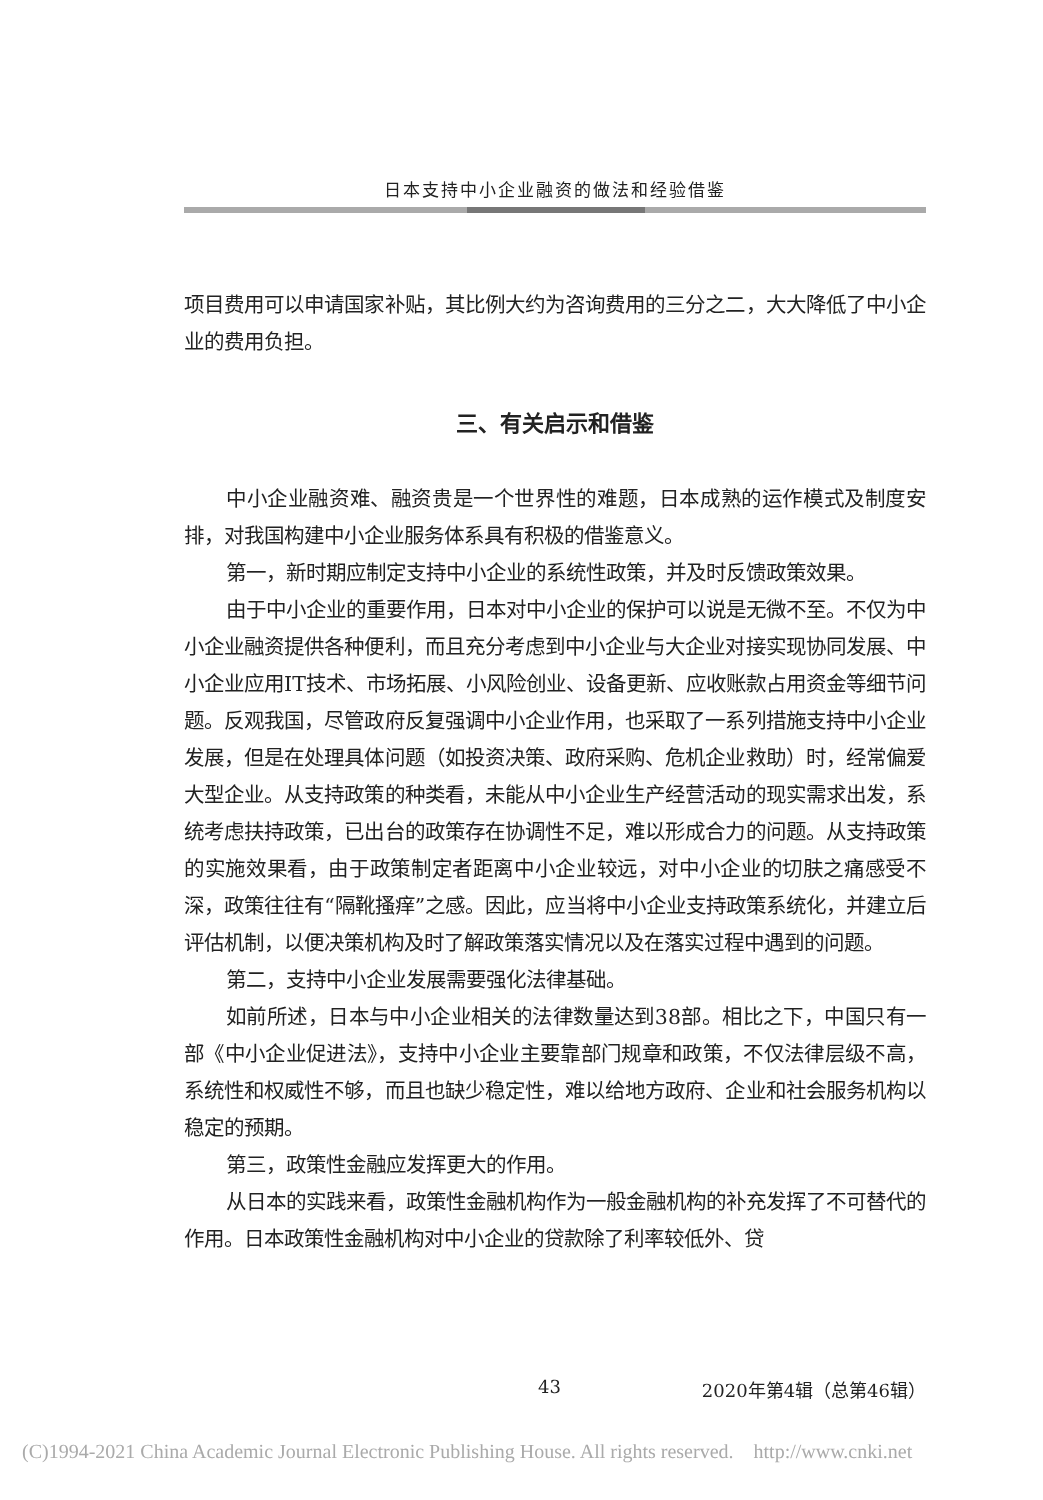日本支持中小企业融资的做法和经验借鉴
项目费用可以申请国家补贴，其比例大约为咨询费用的三分之二，大大降低了中小企业的费用负担。
三、有关启示和借鉴
中小企业融资难、融资贵是一个世界性的难题，日本成熟的运作模式及制度安排，对我国构建中小企业服务体系具有积极的借鉴意义。
第一，新时期应制定支持中小企业的系统性政策，并及时反馈政策效果。
由于中小企业的重要作用，日本对中小企业的保护可以说是无微不至。不仅为中小企业融资提供各种便利，而且充分考虑到中小企业与大企业对接实现协同发展、中小企业应用IT技术、市场拓展、小风险创业、设备更新、应收账款占用资金等细节问题。反观我国，尽管政府反复强调中小企业作用，也采取了一系列措施支持中小企业发展，但是在处理具体问题（如投资决策、政府采购、危机企业救助）时，经常偏爱大型企业。从支持政策的种类看，未能从中小企业生产经营活动的现实需求出发，系统考虑扶持政策，已出台的政策存在协调性不足，难以形成合力的问题。从支持政策的实施效果看，由于政策制定者距离中小企业较远，对中小企业的切肤之痛感受不深，政策往往有“隔靴搔痒”之感。因此，应当将中小企业支持政策系统化，并建立后评估机制，以便决策机构及时了解政策落实情况以及在落实过程中遇到的问题。
第二，支持中小企业发展需要强化法律基础。
如前所述，日本与中小企业相关的法律数量达到38部。相比之下，中国只有一部《中小企业促进法》，支持中小企业主要靠部门规章和政策，不仅法律层级不高，系统性和权威性不够，而且也缺少稳定性，难以给地方政府、企业和社会服务机构以稳定的预期。
第三，政策性金融应发挥更大的作用。
从日本的实践来看，政策性金融机构作为一般金融机构的补充发挥了不可替代的作用。日本政策性金融机构对中小企业的贷款除了利率较低外、贷
43 2020年第4辑（总第46辑）
(C)1994-2021 China Academic Journal Electronic Publishing House. All rights reserved. http://www.cnki.net